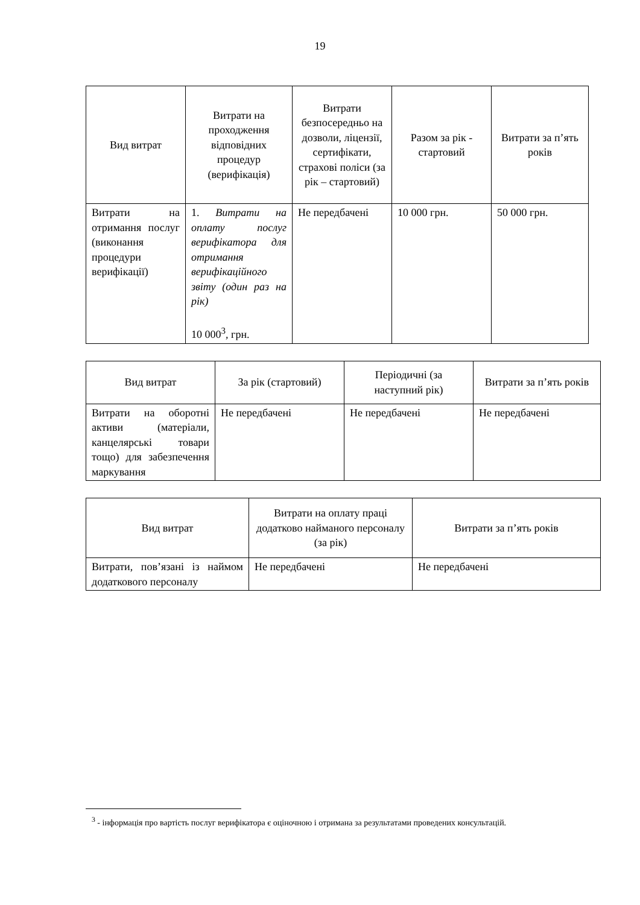19
| Вид витрат | Витрати на проходження відповідних процедур (верифікація) | Витрати безпосередньо на дозволи, ліцензії, сертифікати, страхові поліси (за рік – стартовий) | Разом за рік - стартовий | Витрати за п’ять років |
| --- | --- | --- | --- | --- |
| Витрати на отримання послуг (виконання процедури верифікації) | 1. Витрати на оплату послуг верифікатора для отримання верифікаційного звіту (один раз на рік) 10 000<sup>3</sup>, грн. | Не передбачені | 10 000 грн. | 50 000 грн. |
| Вид витрат | За рік (стартовий) | Періодичні (за наступний рік) | Витрати за п’ять років |
| --- | --- | --- | --- |
| Витрати на оборотні активи (матеріали, канцелярські товари тощо) для забезпечення маркування | Не передбачені | Не передбачені | Не передбачені |
| Вид витрат | Витрати на оплату праці додатково найманого персоналу (за рік) | Витрати за п’ять років |
| --- | --- | --- |
| Витрати, пов’язані із наймом додаткового персоналу | Не передбачені | Не передбачені |
<sup>3</sup> - інформація про вартість послуг верифікатора є оціночною і отримана за результатами проведених консультацій.